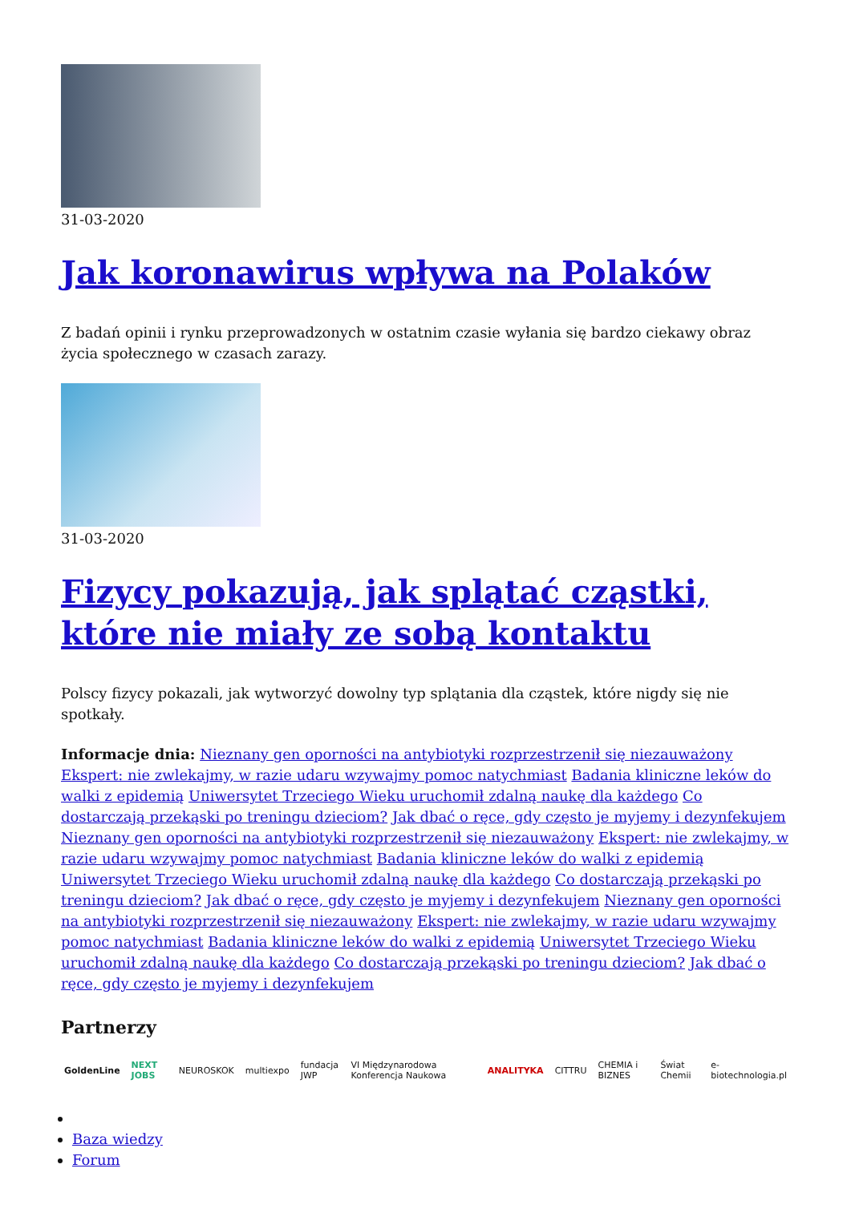31-03-2020
Jak koronawirus wpływa na Polaków
Z badań opinii i rynku przeprowadzonych w ostatnim czasie wyłania się bardzo ciekawy obraz życia społecznego w czasach zarazy.
31-03-2020
Fizycy pokazują, jak splątać cząstki, które nie miały ze sobą kontaktu
Polscy fizycy pokazali, jak wytworzyć dowolny typ splątania dla cząstek, które nigdy się nie spotkały.
Informacje dnia: Nieznany gen oporności na antybiotyki rozprzestrzenił się niezauważony Ekspert: nie zwlekajmy, w razie udaru wzywajmy pomoc natychmiast Badania kliniczne leków do walki z epidemią Uniwersytet Trzeciego Wieku uruchomił zdalną naukę dla każdego Co dostarczają przekąski po treningu dzieciom? Jak dbać o ręce, gdy często je myjemy i dezynfekujem Nieznany gen oporności na antybiotyki rozprzestrzenił się niezauważony Ekspert: nie zwlekajmy, w razie udaru wzywajmy pomoc natychmiast Badania kliniczne leków do walki z epidemią Uniwersytet Trzeciego Wieku uruchomił zdalną naukę dla każdego Co dostarczają przekąski po treningu dzieciom? Jak dbać o ręce, gdy często je myjemy i dezynfekujem Nieznany gen oporności na antybiotyki rozprzestrzenił się niezauważony Ekspert: nie zwlekajmy, w razie udaru wzywajmy pomoc natychmiast Badania kliniczne leków do walki z epidemią Uniwersytet Trzeciego Wieku uruchomił zdalną naukę dla każdego Co dostarczają przekąski po treningu dzieciom? Jak dbać o ręce, gdy często je myjemy i dezynfekujem
Partnerzy
GoldenLine NEXT JOBS NEUROSKOK multiexpo fundacja JWP VI Międzynarodowa Konferencja Naukowa ANALITYKA CITTRU CHEMIA i BIZNES Świat Chemii e-biotechnologia.pl
Baza wiedzy
Forum